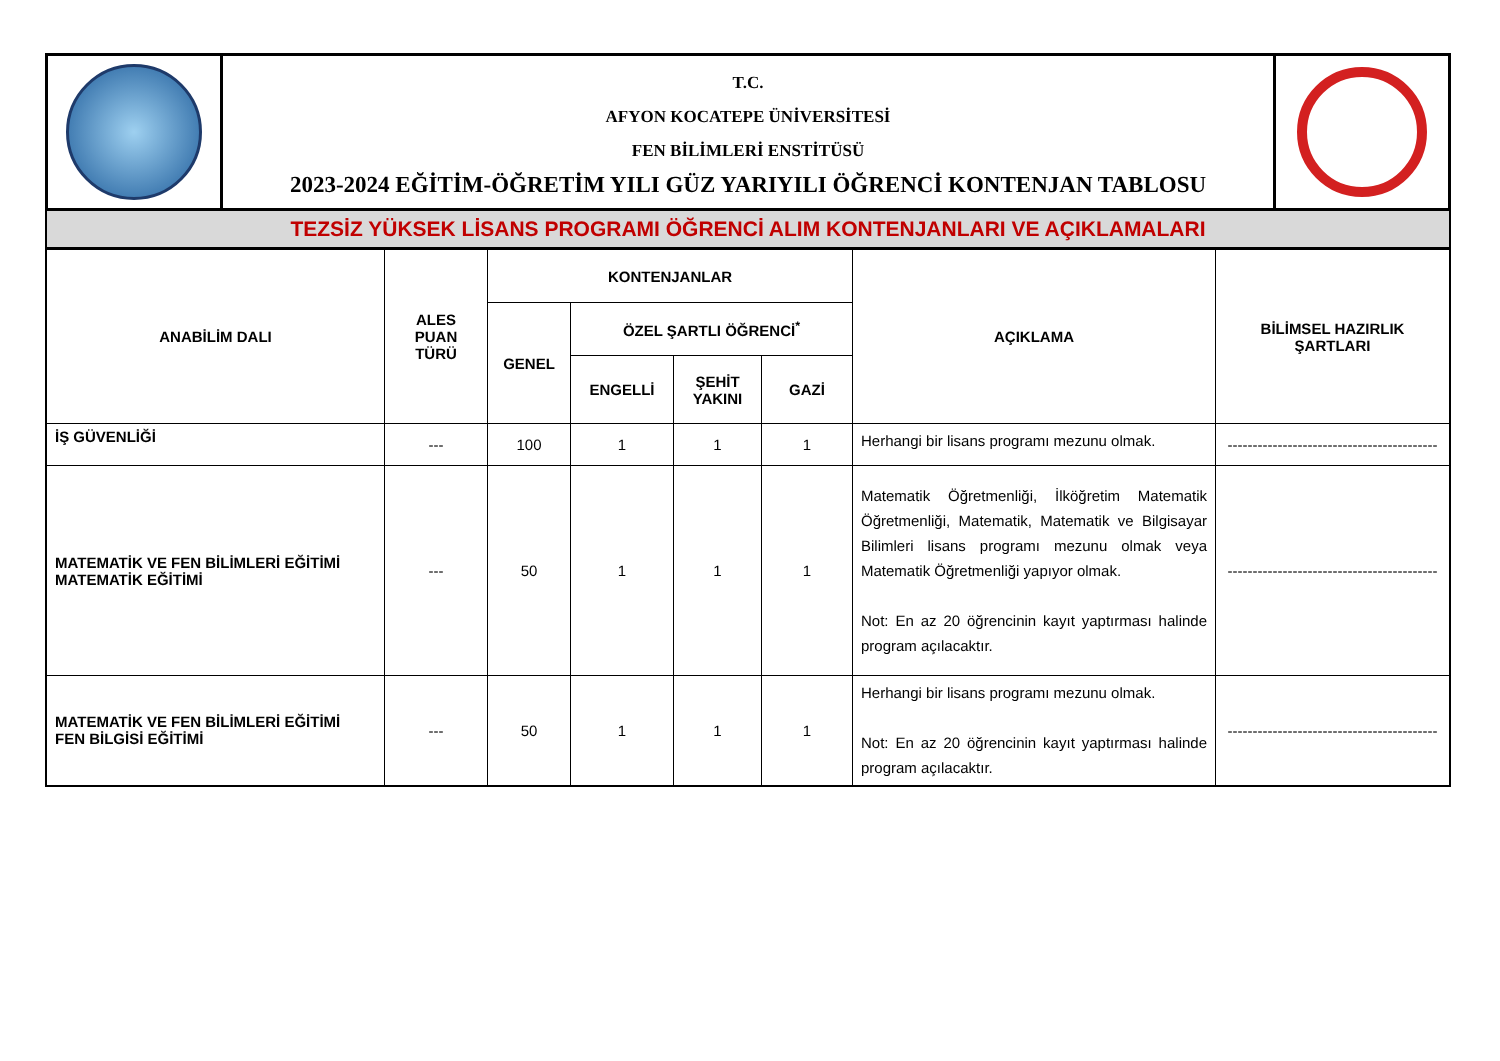| | T.C. AFYON KOCATEPE ÜNİVERSİTESİ FEN BİLİMLERİ ENSTİTÜSÜ 2023-2024 EĞİTİM-ÖĞRETİM YILI GÜZ YARIYILI ÖĞRENCİ KONTENJAN TABLOSU | |
TEZSİZ YÜKSEK LİSANS PROGRAMI ÖĞRENCİ ALIM KONTENJANLARI VE AÇIKLAMALARI
| ANABİLİM DALI | ALES PUAN TÜRÜ | KONTENJANLAR | | | | AÇIKLAMA | BİLİMSEL HAZIRLIK ŞARTLARI |
| --- | --- | --- | --- | --- | --- | --- | --- |
| | | GENEL | ÖZEL ŞARTLI ÖĞRENCİ<sup>*</sup> | | | | |
| | | | ENGELLİ | ŞEHİT YAKINI | GAZİ | | |
| İŞ GÜVENLİĞİ | --- | 100 | 1 | 1 | 1 | Herhangi bir lisans programı mezunu olmak. | ------------------------------------------ |
| MATEMATİK VE FEN BİLİMLERİ EĞİTİMİ MATEMATİK EĞİTİMİ | --- | 50 | 1 | 1 | 1 | Matematik Öğretmenliği, İlköğretim Matematik Öğretmenliği, Matematik, Matematik ve Bilgisayar Bilimleri lisans programı mezunu olmak veya Matematik Öğretmenliği yapıyor olmak. Not: En az 20 öğrencinin kayıt yaptırması halinde program açılacaktır. | ------------------------------------------ |
| MATEMATİK VE FEN BİLİMLERİ EĞİTİMİ FEN BİLGİSİ EĞİTİMİ | --- | 50 | 1 | 1 | 1 | Herhangi bir lisans programı mezunu olmak. Not: En az 20 öğrencinin kayıt yaptırması halinde program açılacaktır. | ------------------------------------------ |